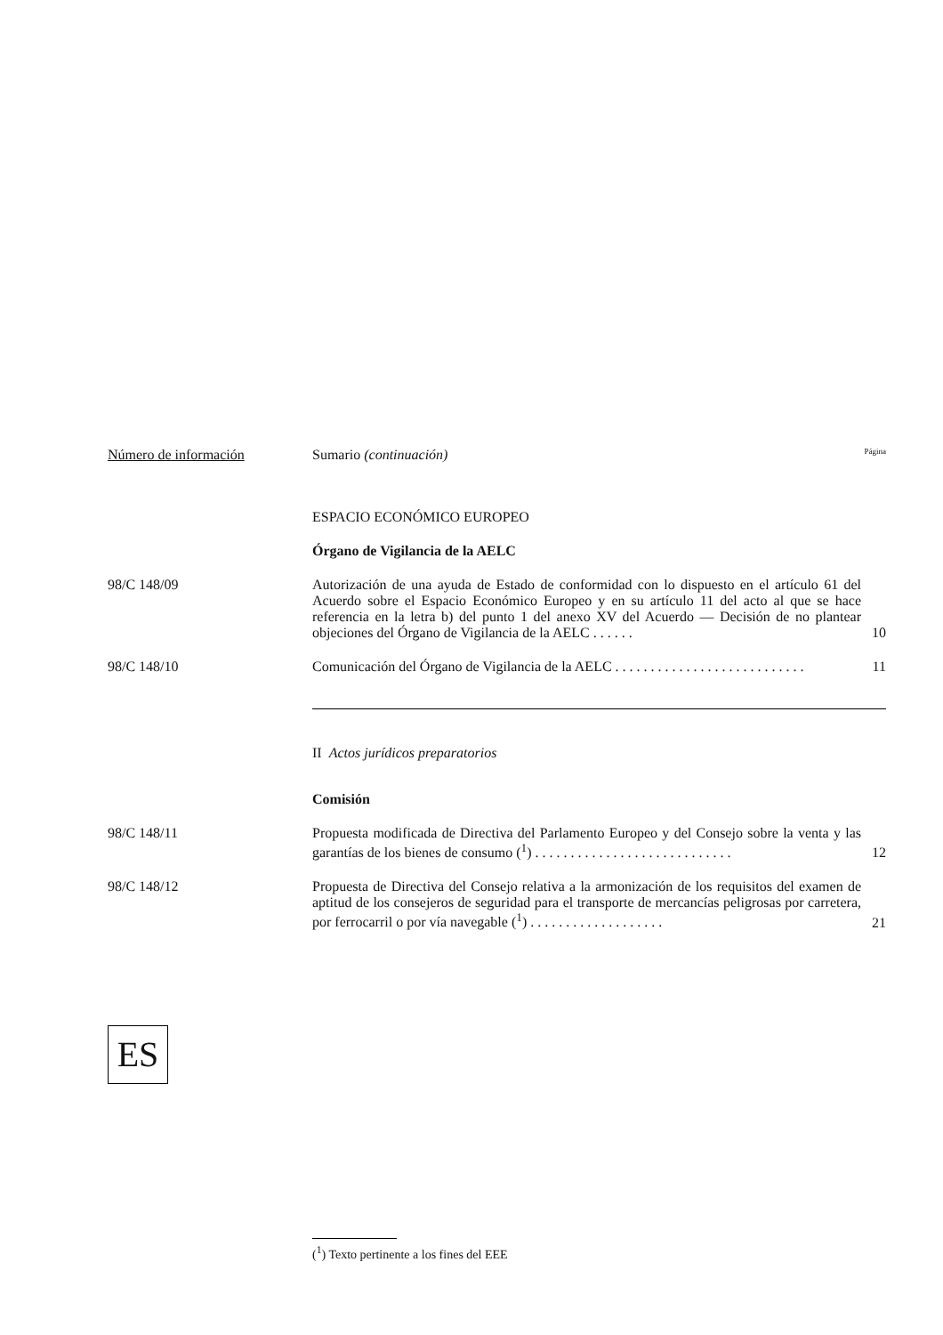Número de información Sumario (continuación) Página
ESPACIO ECONÓMICO EUROPEO
Órgano de Vigilancia de la AELC
98/C 148/09 Autorización de una ayuda de Estado de conformidad con lo dispuesto en el artículo 61 del Acuerdo sobre el Espacio Económico Europeo y en su artículo 11 del acto al que se hace referencia en la letra b) del punto 1 del anexo XV del Acuerdo — Decisión de no plantear objeciones del Órgano de Vigilancia de la AELC . . . . . .
10
98/C 148/10 Comunicación del Órgano de Vigilancia de la AELC . . . . . . . . . . . . . . . . . . . . . . . . . . .
11
II Actos jurídicos preparatorios
Comisión
98/C 148/11 Propuesta modificada de Directiva del Parlamento Europeo y del Consejo sobre la venta y las garantías de los bienes de consumo (<sup>1</sup>) . . . . . . . . . . . . . . . . . . . . . . . . . . . .
12
98/C 148/12 Propuesta de Directiva del Consejo relativa a la armonización de los requisitos del examen de aptitud de los consejeros de seguridad para el transporte de mercancías peligrosas por carretera, por ferrocarril o por vía navegable (<sup>1</sup>) . . . . . . . . . . . . . . . . . . .
21
ES
(<sup>1</sup>) Texto pertinente a los fines del EEE